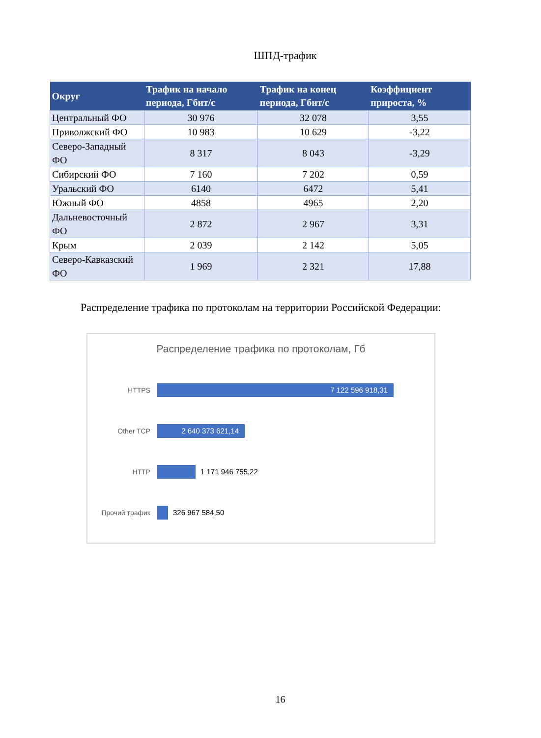ШПД-трафик
| Округ | Трафик на начало периода, Гбит/с | Трафик на конец периода, Гбит/с | Коэффициент прироста, % |
| --- | --- | --- | --- |
| Центральный ФО | 30 976 | 32 078 | 3,55 |
| Приволжский ФО | 10 983 | 10 629 | -3,22 |
| Северо-Западный ФО | 8 317 | 8 043 | -3,29 |
| Сибирский ФО | 7 160 | 7 202 | 0,59 |
| Уральский ФО | 6140 | 6472 | 5,41 |
| Южный ФО | 4858 | 4965 | 2,20 |
| Дальневосточный ФО | 2 872 | 2 967 | 3,31 |
| Крым | 2 039 | 2 142 | 5,05 |
| Северо-Кавказский ФО | 1 969 | 2 321 | 17,88 |
Распределение трафика по протоколам на территории Российской Федерации:
Распределение трафика по протоколам, Гб
HTTPS
7 122 596 918,31
Other TCP
2 640 373 621,14
HTTP 1 171 946 755,22
Прочий трафик 326 967 584,50
16